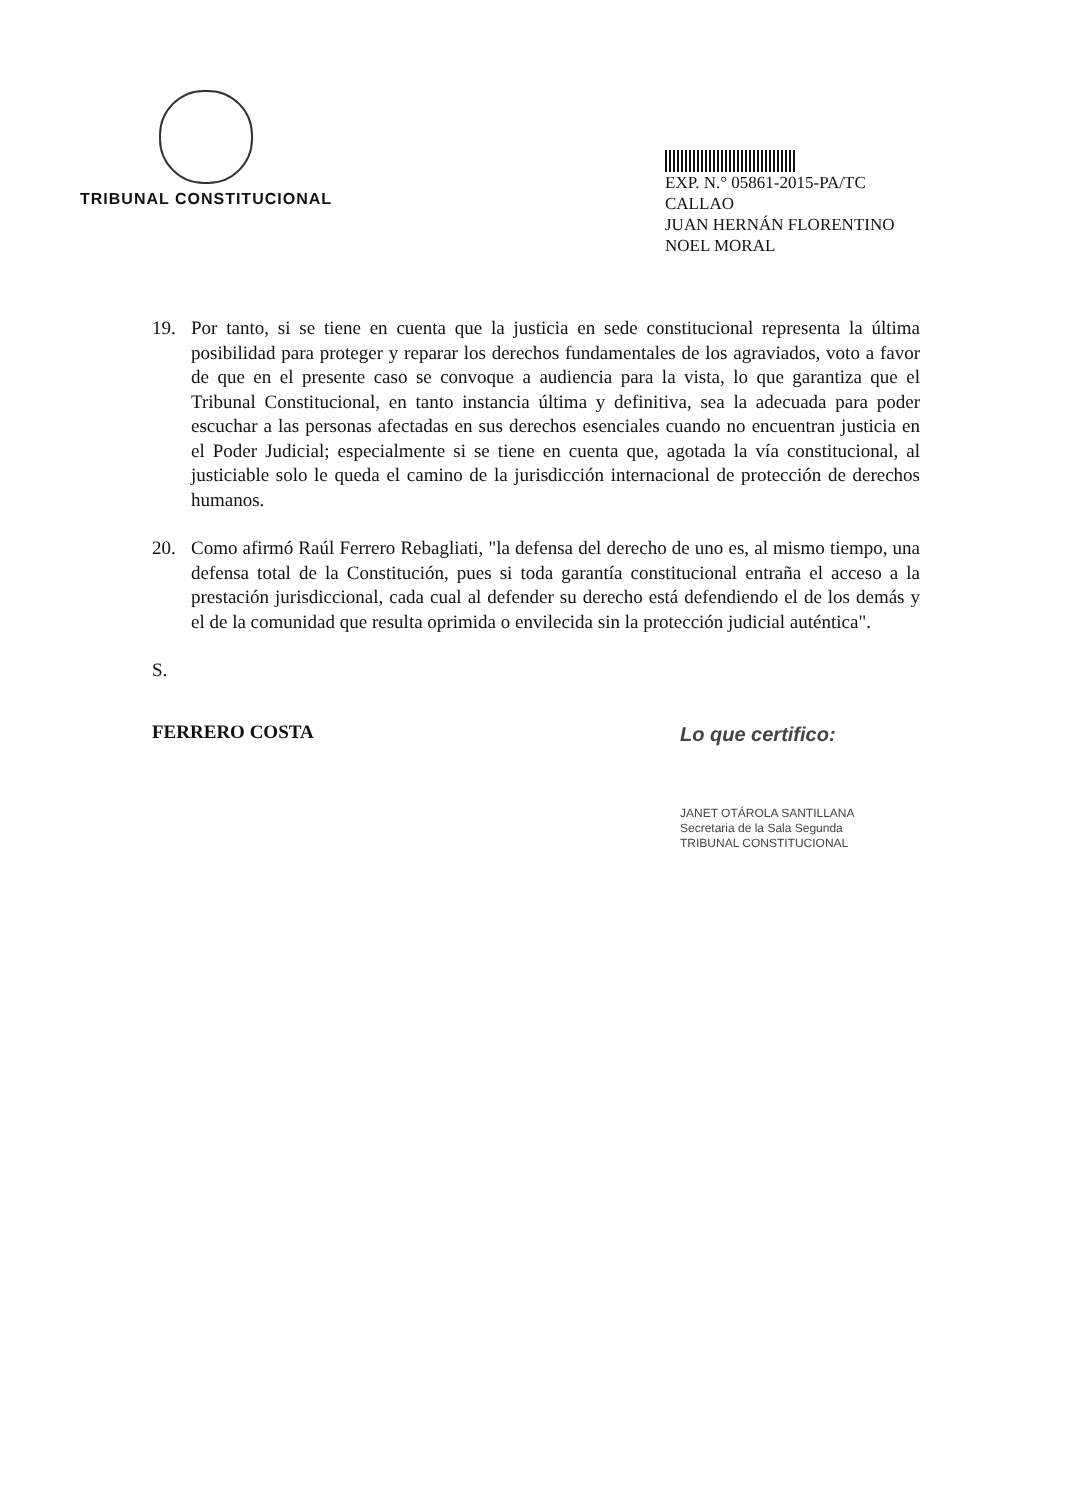TRIBUNAL CONSTITUCIONAL
EXP. N.° 05861-2015-PA/TC
CALLAO
JUAN HERNÁN FLORENTINO NOEL MORAL
19. Por tanto, si se tiene en cuenta que la justicia en sede constitucional representa la última posibilidad para proteger y reparar los derechos fundamentales de los agraviados, voto a favor de que en el presente caso se convoque a audiencia para la vista, lo que garantiza que el Tribunal Constitucional, en tanto instancia última y definitiva, sea la adecuada para poder escuchar a las personas afectadas en sus derechos esenciales cuando no encuentran justicia en el Poder Judicial; especialmente si se tiene en cuenta que, agotada la vía constitucional, al justiciable solo le queda el camino de la jurisdicción internacional de protección de derechos humanos.
20. Como afirmó Raúl Ferrero Rebagliati, "la defensa del derecho de uno es, al mismo tiempo, una defensa total de la Constitución, pues si toda garantía constitucional entraña el acceso a la prestación jurisdiccional, cada cual al defender su derecho está defendiendo el de los demás y el de la comunidad que resulta oprimida o envilecida sin la protección judicial auténtica".
S.
FERRERO COSTA Lo que certifico:
JANET OTÁROLA SANTILLANA
Secretaria de la Sala Segunda
TRIBUNAL CONSTITUCIONAL